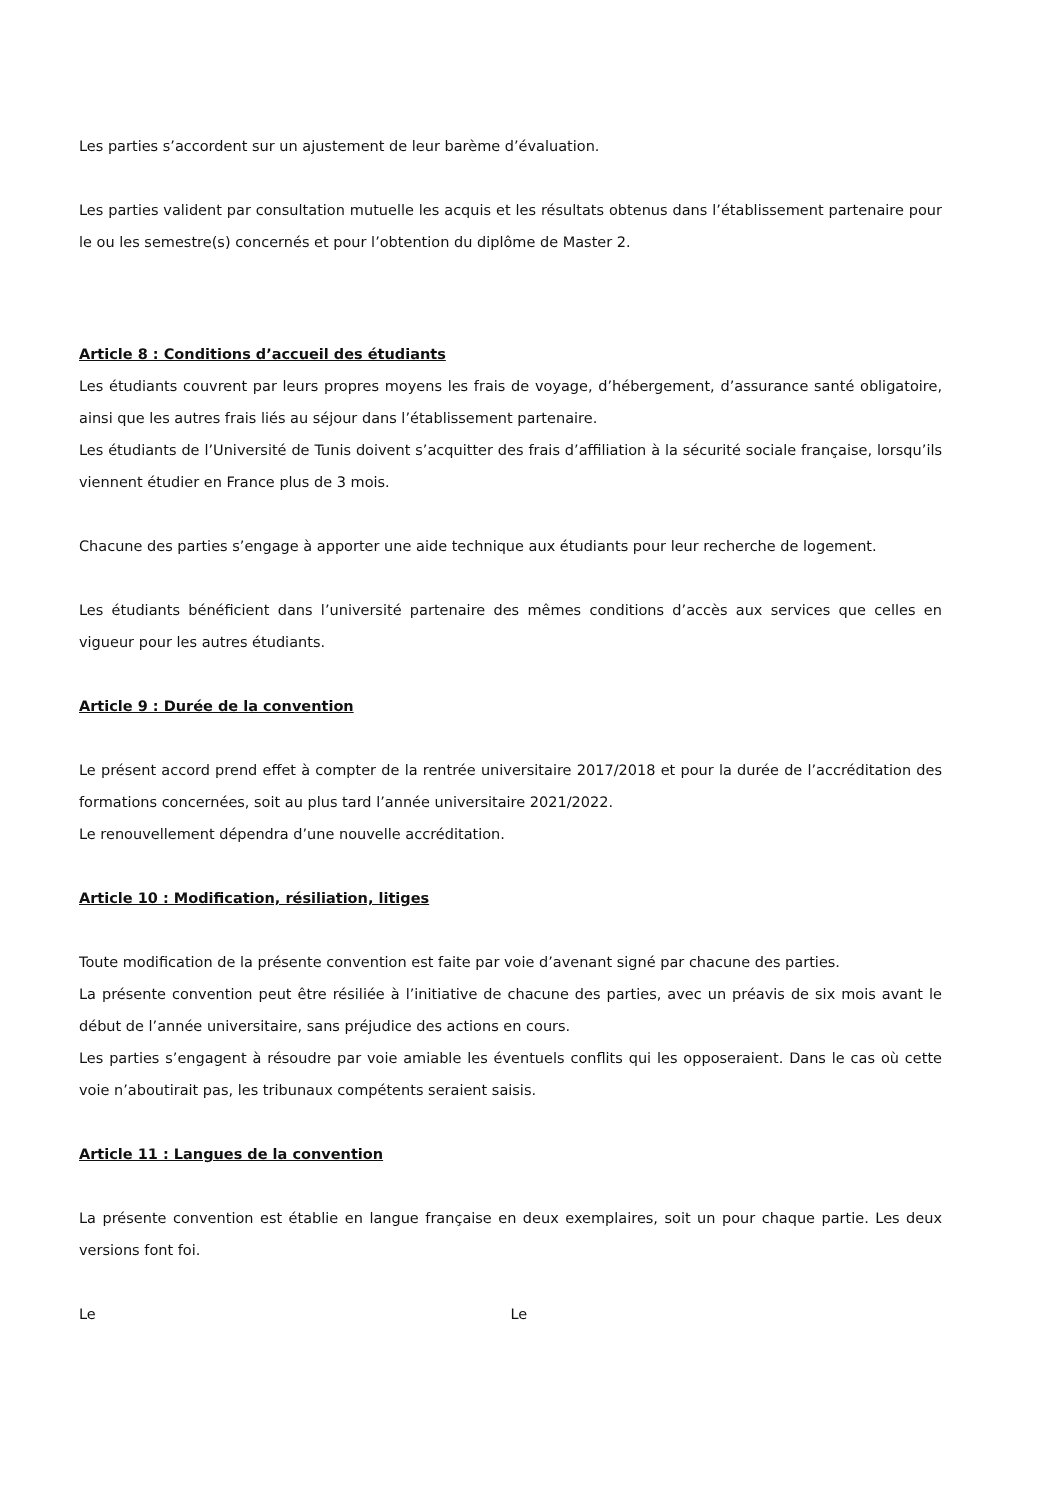Les parties s’accordent sur un ajustement de leur barème d’évaluation.
Les parties valident par consultation mutuelle les acquis et les résultats obtenus dans l’établissement partenaire pour le ou les semestre(s) concernés et pour l’obtention du diplôme de Master 2.
Article 8 : Conditions d’accueil des étudiants
Les étudiants couvrent par leurs propres moyens les frais de voyage, d’hébergement, d’assurance santé obligatoire, ainsi que les autres frais liés au séjour dans l’établissement partenaire.
Les étudiants de l’Université de Tunis doivent s’acquitter des frais d’affiliation à la sécurité sociale française, lorsqu’ils viennent étudier en France plus de 3 mois.
Chacune des parties s’engage à apporter une aide technique aux étudiants pour leur recherche de logement.
Les étudiants bénéficient dans l’université partenaire des mêmes conditions d’accès aux services que celles en vigueur pour les autres étudiants.
Article 9 : Durée de la convention
Le présent accord prend effet à compter de la rentrée universitaire 2017/2018 et pour la durée de l’accréditation des formations concernées, soit au plus tard l’année universitaire 2021/2022.
Le renouvellement dépendra d’une nouvelle accréditation.
Article 10 : Modification, résiliation, litiges
Toute modification de la présente convention est faite par voie d’avenant signé par chacune des parties.
La présente convention peut être résiliée à l’initiative de chacune des parties, avec un préavis de six mois avant le début de l’année universitaire, sans préjudice des actions en cours.
Les parties s’engagent à résoudre par voie amiable les éventuels conflits qui les opposeraient. Dans le cas où cette voie n’aboutirait pas, les tribunaux compétents seraient saisis.
Article 11 : Langues de la convention
La présente convention est établie en langue française en deux exemplaires, soit un pour chaque partie. Les deux versions font foi.
Le Le